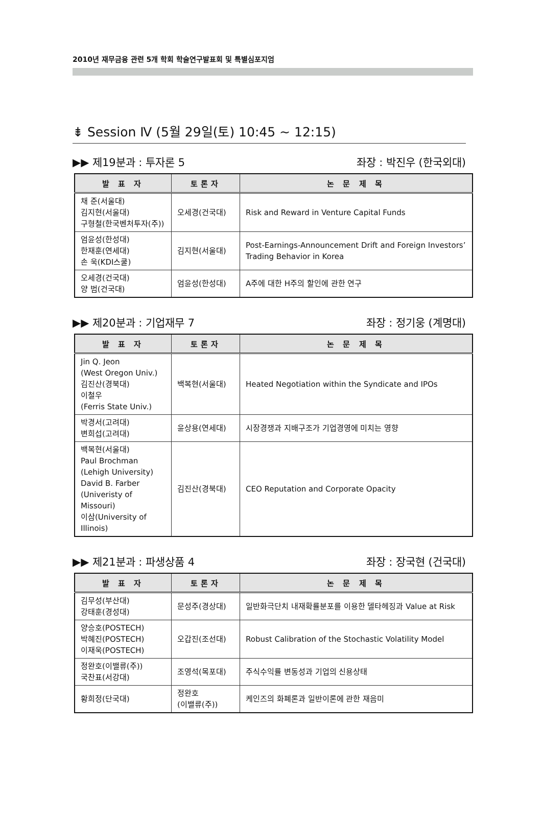2010년 재무금융 관련 5개 학회 학술연구발표회 및 특별심포지엄
⇟ Session Ⅳ (5월 29일(토) 10:45 ~ 12:15)
▶▶ 제19분과 : 투자론 5 좌장 : 박진우 (한국외대)
| 발 표 자 | 토론자 | 논 문 제 목 |
| --- | --- | --- |
| 채 준(서울대) 김지현(서울대) 구형철(한국벤처투자(주)) | 오세경(건국대) | Risk and Reward in Venture Capital Funds |
| 엄윤성(한성대) 한재훈(연세대) 손 욱(KDI스쿨) | 김지현(서울대) | Post-Earnings-Announcement Drift and Foreign Investors’ Trading Behavior in Korea |
| 오세경(건국대) 양 범(건국대) | 엄윤성(한성대) | A주에 대한 H주의 할인에 관한 연구 |
▶▶ 제20분과 : 기업재무 7 좌장 : 정기웅 (계명대)
| 발 표 자 | 토론자 | 논 문 제 목 |
| --- | --- | --- |
| Jin Q. Jeon (West Oregon Univ.) 김진산(경북대) 이철우 (Ferris State Univ.) | 백복현(서울대) | Heated Negotiation within the Syndicate and IPOs |
| 박경서(고려대) 변희섭(고려대) | 윤상용(연세대) | 시장경쟁과 지배구조가 기업경영에 미치는 영향 |
| 백복현(서울대) Paul Brochman (Lehigh University) David B. Farber (Univeristy of Missouri) 이삼(University of Illinois) | 김진산(경북대) | CEO Reputation and Corporate Opacity |
▶▶ 제21분과 : 파생상품 4 좌장 : 장국현 (건국대)
| 발 표 자 | 토론자 | 논 문 제 목 |
| --- | --- | --- |
| 김무성(부산대) 강태훈(경성대) | 문성주(경상대) | 일반화극단치 내재확률분포를 이용한 델타헤징과 Value at Risk |
| 양승호(POSTECH) 박혜진(POSTECH) 이재욱(POSTECH) | 오갑진(조선대) | Robust Calibration of the Stochastic Volatility Model |
| 정완호(이밸류(주)) 국찬표(서강대) | 조영석(목포대) | 주식수익률 변동성과 기업의 신용상태 |
| 황희정(단국대) | 정완호 (이밸류(주)) | 케인즈의 화폐론과 일반이론에 관한 재음미 |